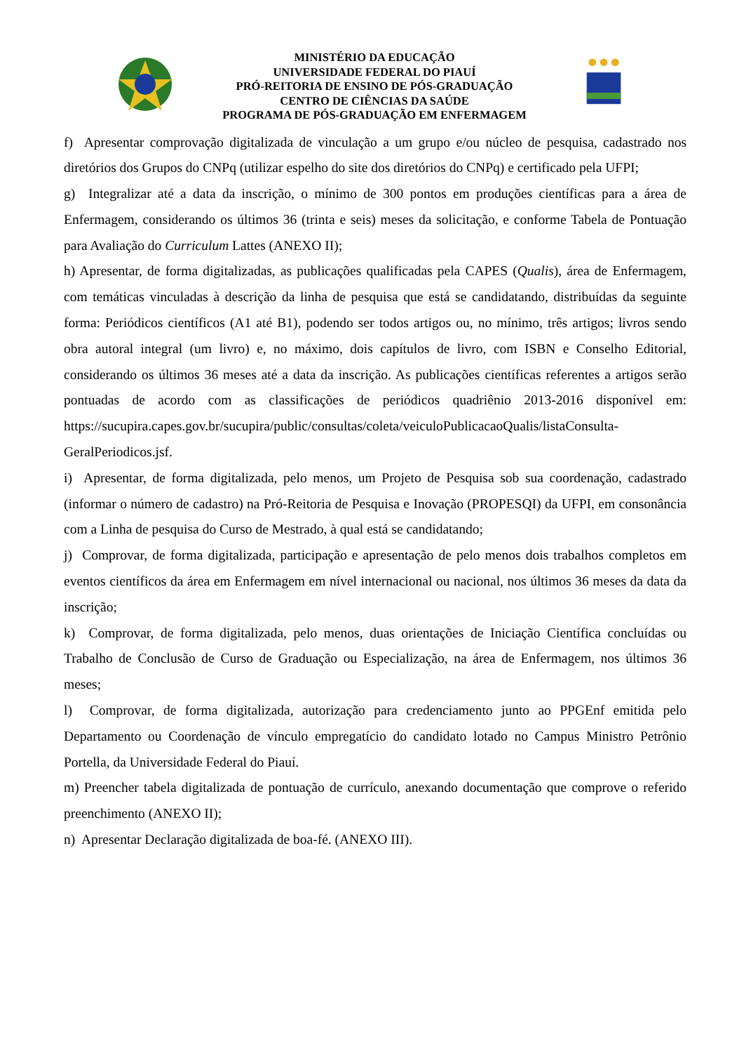MINISTÉRIO DA EDUCAÇÃO
UNIVERSIDADE FEDERAL DO PIAUÍ
PRÓ-REITORIA DE ENSINO DE PÓS-GRADUAÇÃO
CENTRO DE CIÊNCIAS DA SAÚDE
PROGRAMA DE PÓS-GRADUAÇÃO EM ENFERMAGEM
f) Apresentar comprovação digitalizada de vinculação a um grupo e/ou núcleo de pesquisa, cadastrado nos diretórios dos Grupos do CNPq (utilizar espelho do site dos diretórios do CNPq) e certificado pela UFPI;
g) Integralizar até a data da inscrição, o mínimo de 300 pontos em produções científicas para a área de Enfermagem, considerando os últimos 36 (trinta e seis) meses da solicitação, e conforme Tabela de Pontuação para Avaliação do Curriculum Lattes (ANEXO II);
h) Apresentar, de forma digitalizadas, as publicações qualificadas pela CAPES (Qualis), área de Enfermagem, com temáticas vinculadas à descrição da linha de pesquisa que está se candidatando, distribuídas da seguinte forma: Periódicos científicos (A1 até B1), podendo ser todos artigos ou, no mínimo, três artigos; livros sendo obra autoral integral (um livro) e, no máximo, dois capítulos de livro, com ISBN e Conselho Editorial, considerando os últimos 36 meses até a data da inscrição. As publicações científicas referentes a artigos serão pontuadas de acordo com as classificações de periódicos quadriênio 2013-2016 disponível em: https://sucupira.capes.gov.br/sucupira/public/consultas/coleta/veiculoPublicacaoQualis/listaConsulta-GeralPeriodicos.jsf.
i) Apresentar, de forma digitalizada, pelo menos, um Projeto de Pesquisa sob sua coordenação, cadastrado (informar o número de cadastro) na Pró-Reitoria de Pesquisa e Inovação (PROPESQI) da UFPI, em consonância com a Linha de pesquisa do Curso de Mestrado, à qual está se candidatando;
j) Comprovar, de forma digitalizada, participação e apresentação de pelo menos dois trabalhos completos em eventos científicos da área em Enfermagem em nível internacional ou nacional, nos últimos 36 meses da data da inscrição;
k) Comprovar, de forma digitalizada, pelo menos, duas orientações de Iniciação Científica concluídas ou Trabalho de Conclusão de Curso de Graduação ou Especialização, na área de Enfermagem, nos últimos 36 meses;
l) Comprovar, de forma digitalizada, autorização para credenciamento junto ao PPGEnf emitida pelo Departamento ou Coordenação de vínculo empregatício do candidato lotado no Campus Ministro Petrônio Portella, da Universidade Federal do Piauí.
m) Preencher tabela digitalizada de pontuação de currículo, anexando documentação que comprove o referido preenchimento (ANEXO II);
n) Apresentar Declaração digitalizada de boa-fé. (ANEXO III).